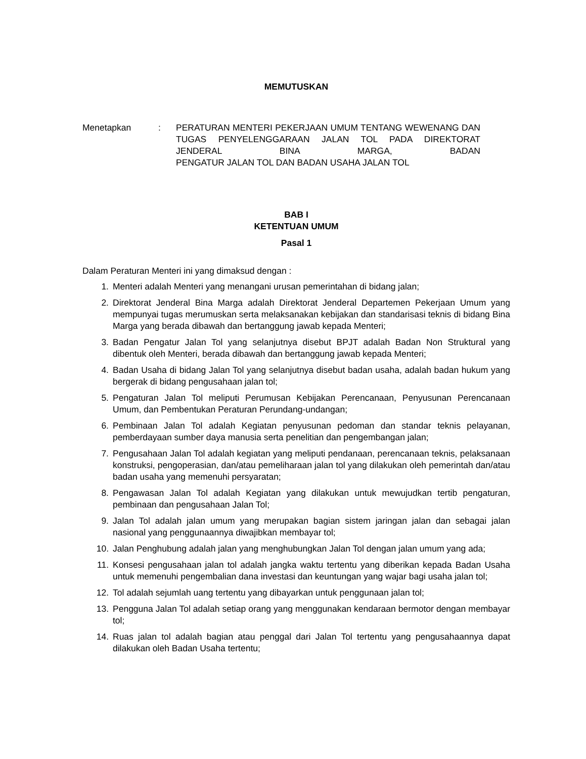MEMUTUSKAN
Menetapkan : PERATURAN MENTERI PEKERJAAN UMUM TENTANG WEWENANG DAN TUGAS PENYELENGGARAAN JALAN TOL PADA DIREKTORAT JENDERAL BINA MARGA, BADAN
PENGATUR JALAN TOL DAN BADAN USAHA JALAN TOL
BAB I
KETENTUAN UMUM
Pasal 1
Dalam Peraturan Menteri ini yang dimaksud dengan :
1. Menteri adalah Menteri yang menangani urusan pemerintahan di bidang jalan;
2. Direktorat Jenderal Bina Marga adalah Direktorat Jenderal Departemen Pekerjaan Umum yang mempunyai tugas merumuskan serta melaksanakan kebijakan dan standarisasi teknis di bidang Bina Marga yang berada dibawah dan bertanggung jawab kepada Menteri;
3. Badan Pengatur Jalan Tol yang selanjutnya disebut BPJT adalah Badan Non Struktural yang dibentuk oleh Menteri, berada dibawah dan bertanggung jawab kepada Menteri;
4. Badan Usaha di bidang Jalan Tol yang selanjutnya disebut badan usaha, adalah badan hukum yang bergerak di bidang pengusahaan jalan tol;
5. Pengaturan Jalan Tol meliputi Perumusan Kebijakan Perencanaan, Penyusunan Perencanaan Umum, dan Pembentukan Peraturan Perundang-undangan;
6. Pembinaan Jalan Tol adalah Kegiatan penyusunan pedoman dan standar teknis pelayanan, pemberdayaan sumber daya manusia serta penelitian dan pengembangan jalan;
7. Pengusahaan Jalan Tol adalah kegiatan yang meliputi pendanaan, perencanaan teknis, pelaksanaan konstruksi, pengoperasian, dan/atau pemeliharaan jalan tol yang dilakukan oleh pemerintah dan/atau badan usaha yang memenuhi persyaratan;
8. Pengawasan Jalan Tol adalah Kegiatan yang dilakukan untuk mewujudkan tertib pengaturan, pembinaan dan pengusahaan Jalan Tol;
9. Jalan Tol adalah jalan umum yang merupakan bagian sistem jaringan jalan dan sebagai jalan nasional yang penggunaannya diwajibkan membayar tol;
10. Jalan Penghubung adalah jalan yang menghubungkan Jalan Tol dengan jalan umum yang ada;
11. Konsesi pengusahaan jalan tol adalah jangka waktu tertentu yang diberikan kepada Badan Usaha untuk memenuhi pengembalian dana investasi dan keuntungan yang wajar bagi usaha jalan tol;
12. Tol adalah sejumlah uang tertentu yang dibayarkan untuk penggunaan jalan tol;
13. Pengguna Jalan Tol adalah setiap orang yang menggunakan kendaraan bermotor dengan membayar tol;
14. Ruas jalan tol adalah bagian atau penggal dari Jalan Tol tertentu yang pengusahaannya dapat dilakukan oleh Badan Usaha tertentu;